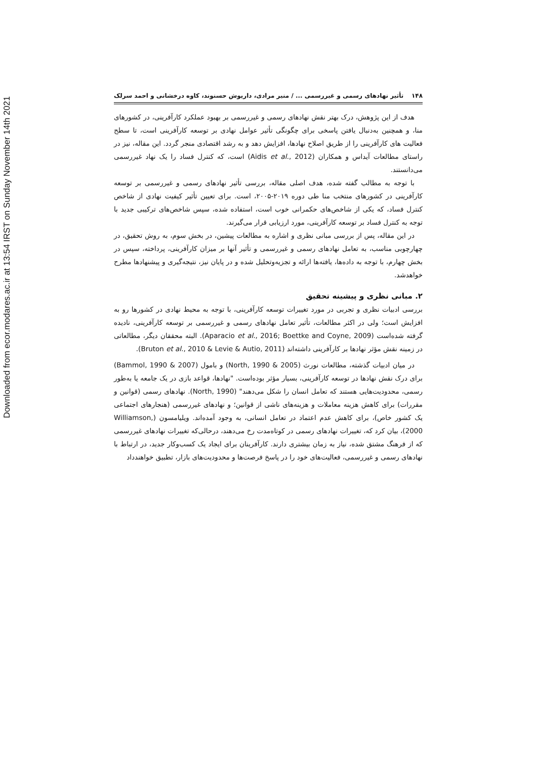Downloaded from ecor.modares.ac.ir at 13:54 IRST on Sunday November 14th 2021
۱۴۸ تأثیر نهادهای رسمی و غیررسمی ... / منیر مرادی، داریوش حسنوند، کاوه درخشانی و احمد سرلک
هدف از این پژوهش، درک بهتر نقش نهادهای رسمی و غیررسمی بر بهبود عملکرد کارآفرینی، در کشورهای منا، و همچنین به‌دنبال یافتن پاسخی برای چگونگی تأثیر عوامل نهادی بر توسعه کارآفرینی است، تا سطح فعالیت های کارآفرینی را از طریق اصلاح نهادها، افزایش دهد و به رشد اقتصادی منجر گردد. این مقاله، نیز در راستای مطالعات آیداس و همکاران (Aidis et al., 2012) است، که کنترل فساد را یک نهاد غیررسمی می‌دانستند.
با توجه به مطالب گفته شده، هدف اصلی مقاله، بررسی تأثیر نهادهای رسمی و غیررسمی بر توسعه کارآفرینی در کشورهای منتخب منا طی دوره ۲۰۱۹-۲۰۰۵، است. برای تعیین تأثیر کیفیت نهادی از شاخص کنترل فساد، که یکی از شاخص‌های حکمرانی خوب است، استفاده شده، سپس شاخص‌های ترکیبی جدید با توجه به کنترل فساد بر توسعه کارآفرینی، مورد ارزیابی قرار می‌گیرند.
در این مقاله، پس از بررسی مبانی نظری و اشاره به مطالعات پیشین، در بخش سوم، به روش تحقیق، در چهارچوبی مناسب، به تعامل نهادهای رسمی و غیررسمی و تأثیر آنها بر میزان کارآفرینی، پرداخته، سپس در بخش چهارم، با توجه به داده‌ها، یافته‌ها ارائه و تجزیه‌وتحلیل شده و در پایان نیز، نتیجه‌گیری و پیشنهادها مطرح خواهدشد.
۲. مبانی نظری و پیشینه تحقیق
بررسی ادبیات نظری و تجربی در مورد تغییرات توسعه کارآفرینی، با توجه به محیط نهادی در کشورها رو به افزایش است؛ ولی در اکثر مطالعات، تأثیر تعامل نهادهای رسمی و غیررسمی بر توسعه کارآفرینی، نادیده گرفته شده‌است (Aparacio et al., 2016; Boettke and Coyne, 2009). البته محققان دیگر، مطالعاتی در زمینه نقش مؤثر نهادها بر کارآفرینی داشته‌اند (Bruton et al., 2010 & Levie & Autio, 2011).
در میان ادبیات گذشته، مطالعات نورث (North, 1990 & 2005) و بامول (Bammol, 1990 & 2007) برای درک نقش نهادها در توسعه کارآفرینی، بسیار مؤثر بوده‌است. "نهادها، قواعد بازی در یک جامعه یا به‌طور رسمی، محدودیت‌هایی هستند که تعامل انسان را شکل می‌دهند" (North, 1990). نهادهای رسمی (قوانین و مقررات) برای کاهش هزینه معاملات و هزینه‌های ناشی از قوانین؛ و نهادهای غیررسمی (هنجارهای اجتماعی یک کشور خاص)، برای کاهش عدم اعتماد در تعامل انسانی، به وجود آمده‌اند. ویلیامسون (Williamson, 2000)، بیان کرد که، تغییرات نهادهای رسمی در کوتاه‌مدت رخ می‌دهند، درحالی‌که تغییرات نهادهای غیررسمی که از فرهنگ مشتق شده، نیاز به زمان بیشتری دارند. کارآفرینان برای ایجاد یک کسب‌وکار جدید، در ارتباط با نهادهای رسمی و غیررسمی، فعالیت‌های خود را در پاسخ فرصت‌ها و محدودیت‌های بازار، تطبیق خواهندداد